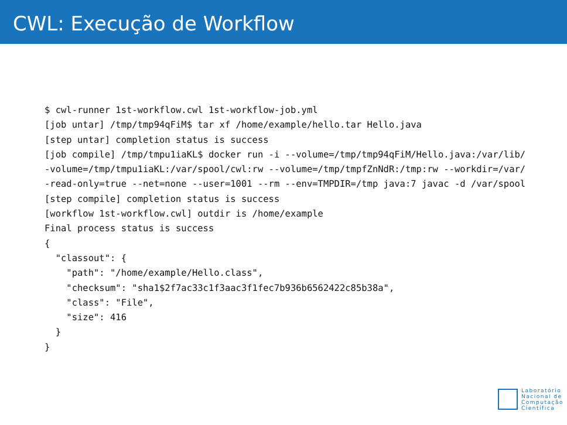CWL: Execução de Workflow
$ cwl-runner 1st-workflow.cwl 1st-workflow-job.yml
[job untar] /tmp/tmp94qFiM$ tar xf /home/example/hello.tar Hello.java
[step untar] completion status is success
[job compile] /tmp/tmpu1iaKL$ docker run -i --volume=/tmp/tmp94qFiM/Hello.java:/var/lib/
-volume=/tmp/tmpu1iaKL:/var/spool/cwl:rw --volume=/tmp/tmpfZnNdR:/tmp:rw --workdir=/var/
-read-only=true --net=none --user=1001 --rm --env=TMPDIR=/tmp java:7 javac -d /var/spool
[step compile] completion status is success
[workflow 1st-workflow.cwl] outdir is /home/example
Final process status is success
{
  "classout": {
    "path": "/home/example/Hello.class",
    "checksum": "sha1$2f7ac33c1f3aac3f1fec7b936b6562422c85b38a",
    "class": "File",
    "size": 416
  }
}
Laboratório
Nacional de
Computação
Científica